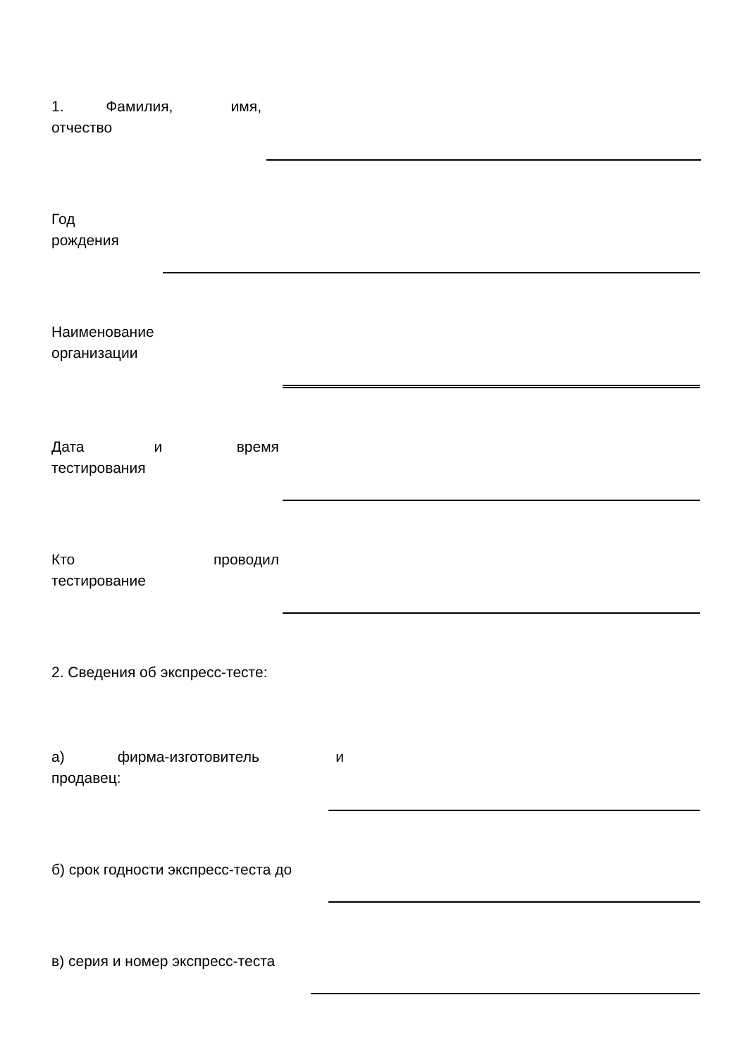1. Фамилия, имя, отчество
Год рождения
Наименование организации
Дата и время тестирования
Кто проводил тестирование
2. Сведения об экспресс-тесте:
а) фирма-изготовитель и продавец:
б) срок годности экспресс-теста до
в) серия и номер экспресс-теста